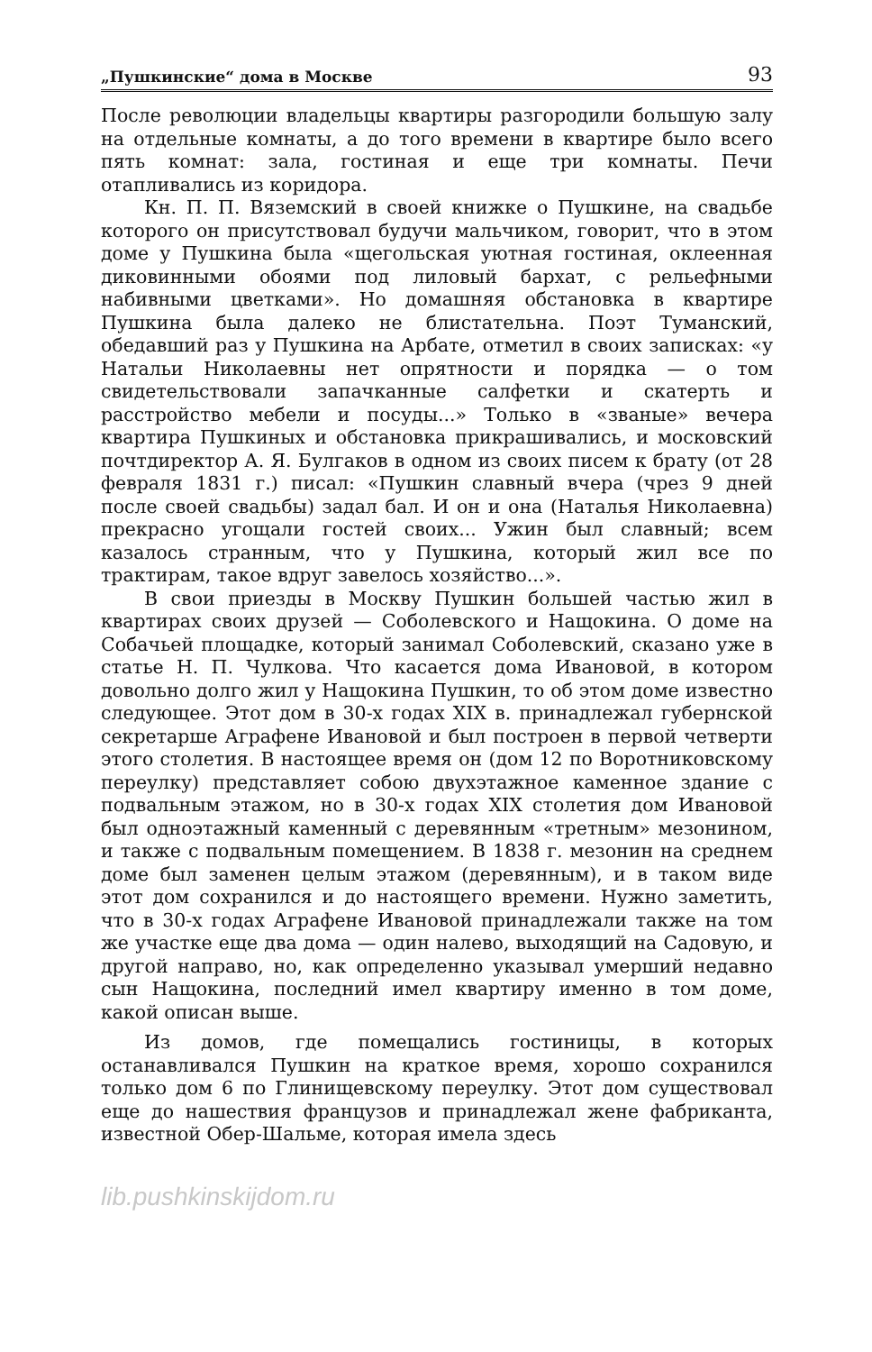„Пушкинские“ дома в Москве 93
После революции владельцы квартиры разгородили большую залу на отдельные комнаты, а до того времени в квартире было всего пять комнат: зала, гостиная и еще три комнаты. Печи отапливались из коридора.
Кн. П. П. Вяземский в своей книжке о Пушкине, на свадьбе которого он присутствовал будучи мальчиком, говорит, что в этом доме у Пушкина была «щегольская уютная гостиная, оклеенная диковинными обоями под лиловый бархат, с рельефными набивными цветками». Но домашняя обстановка в квартире Пушкина была далеко не блистательна. Поэт Туманский, обедавший раз у Пушкина на Арбате, отметил в своих записках: «у Натальи Николаевны нет опрятности и порядка — о том свидетельствовали запачканные салфетки и скатерть и расстройство мебели и посуды...» Только в «званые» вечера квартира Пушкиных и обстановка прикрашивались, и московский почтдиректор А. Я. Булгаков в одном из своих писем к брату (от 28 февраля 1831 г.) писал: «Пушкин славный вчера (чрез 9 дней после своей свадьбы) задал бал. И он и она (Наталья Николаевна) прекрасно угощали гостей своих... Ужин был славный; всем казалось странным, что у Пушкина, который жил все по трактирам, такое вдруг завелось хозяйство...».
В свои приезды в Москву Пушкин большей частью жил в квартирах своих друзей — Соболевского и Нащокина. О доме на Собачьей площадке, который занимал Соболевский, сказано уже в статье Н. П. Чулкова. Что касается дома Ивановой, в котором довольно долго жил у Нащокина Пушкин, то об этом доме известно следующее. Этот дом в 30-х годах XIX в. принадлежал губернской секретарше Аграфене Ивановой и был построен в первой четверти этого столетия. В настоящее время он (дом 12 по Воротниковскому переулку) представляет собою двухэтажное каменное здание с подвальным этажом, но в 30-х годах XIX столетия дом Ивановой был одноэтажный каменный с деревянным «третным» мезонином, и также с подвальным помещением. В 1838 г. мезонин на среднем доме был заменен целым этажом (деревянным), и в таком виде этот дом сохранился и до настоящего времени. Нужно заметить, что в 30-х годах Аграфене Ивановой принадлежали также на том же участке еще два дома — один налево, выходящий на Садовую, и другой направо, но, как определенно указывал умерший недавно сын Нащокина, последний имел квартиру именно в том доме, какой описан выше.
Из домов, где помещались гостиницы, в которых останавливался Пушкин на краткое время, хорошо сохранился только дом 6 по Глинищевскому переулку. Этот дом существовал еще до нашествия французов и принадлежал жене фабриканта, известной Обер-Шальме, которая имела здесь
lib.pushkinskijdom.ru